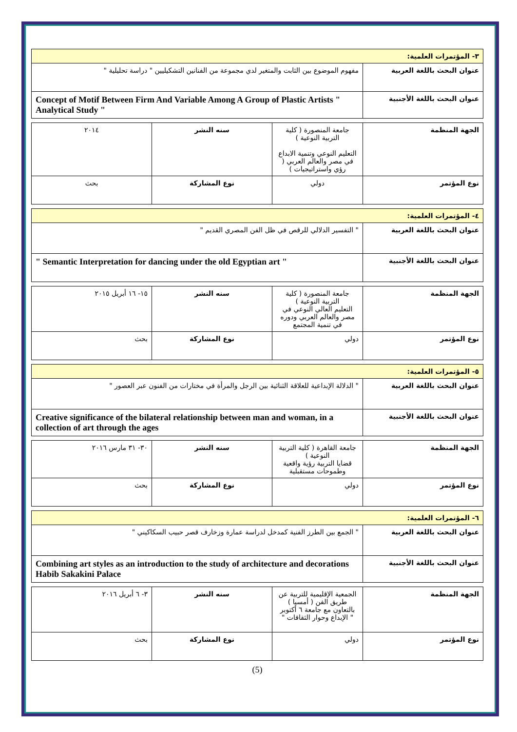| ٣- المؤتمرات العلمية: | |
| عنوان البحث باللغة العربية | مفهوم الموضوع بين الثابت والمتغير لدي مجموعة من الفنانين التشكيليين " دراسة تحليلية " |
| عنوان البحث باللغة الأجنبية | Concept of Motif Between Firm And Variable Among A Group of Plastic Artists " Analytical Study " |
| الجهة المنظمة | جامعة المنصورة ( كلية التربية النوعية ) التعليم النوعي وتنمية الابداع في مصر والعالم العربي ( رؤي واستراتيجيات ) | سنه النشر | ٢٠١٤ |
| نوع المؤتمر | دولي | نوع المشاركة | بحث |
| ٤- المؤتمرات العلمية: | |
| عنوان البحث باللغة العربية | " التفسير الدلالي للرقص في ظل الفن المصري القديم " |
| عنوان البحث باللغة الأجنبية | " Semantic Interpretation for dancing under the old Egyptian art " |
| الجهة المنظمة | جامعة المنصورة ( كلية التربية النوعية ) التعليم العالي النوعي في مصر والعالم العربي ودوره في تنمية المجتمع | سنه النشر | ١٥- ١٦ أبريل ٢٠١٥ |
| نوع المؤتمر | دولي | نوع المشاركة | بحث |
| ٥- المؤتمرات العلمية: | |
| عنوان البحث باللغة العربية | " الدلالة الإبداعية للعلاقة الثنائية بين الرجل والمرأة في مختارات من الفنون عبر العصور " |
| عنوان البحث باللغة الأجنبية | Creative significance of the bilateral relationship between man and woman, in a collection of art through the ages |
| الجهة المنظمة | جامعة القاهرة ( كلية التربية النوعية ) قضايا التربية رؤية واقعية وطموحات مستقبلية | سنه النشر | ٣٠- ٣١ مارس ٢٠١٦ |
| نوع المؤتمر | دولي | نوع المشاركة | بحث |
| ٦- المؤتمرات العلمية: | |
| عنوان البحث باللغة العربية | " الجمع بين الطرز الفنية كمدخل لدراسة عمارة وزخارف قصر حبيب السكاكيني " |
| عنوان البحث باللغة الأجنبية | Combining art styles as an introduction to the study of architecture and decorations Habib Sakakini Palace |
| الجهة المنظمة | الجمعية الإقليمية للتربية عن طريق الفن ( أمسيا ) بالتعاون مع جامعة ٦ أكتوبر " الإبداع وحوار الثقافات " | سنه النشر | ٣- ٦ أبريل ٢٠١٦ |
| نوع المؤتمر | دولي | نوع المشاركة | بحث |
(5)